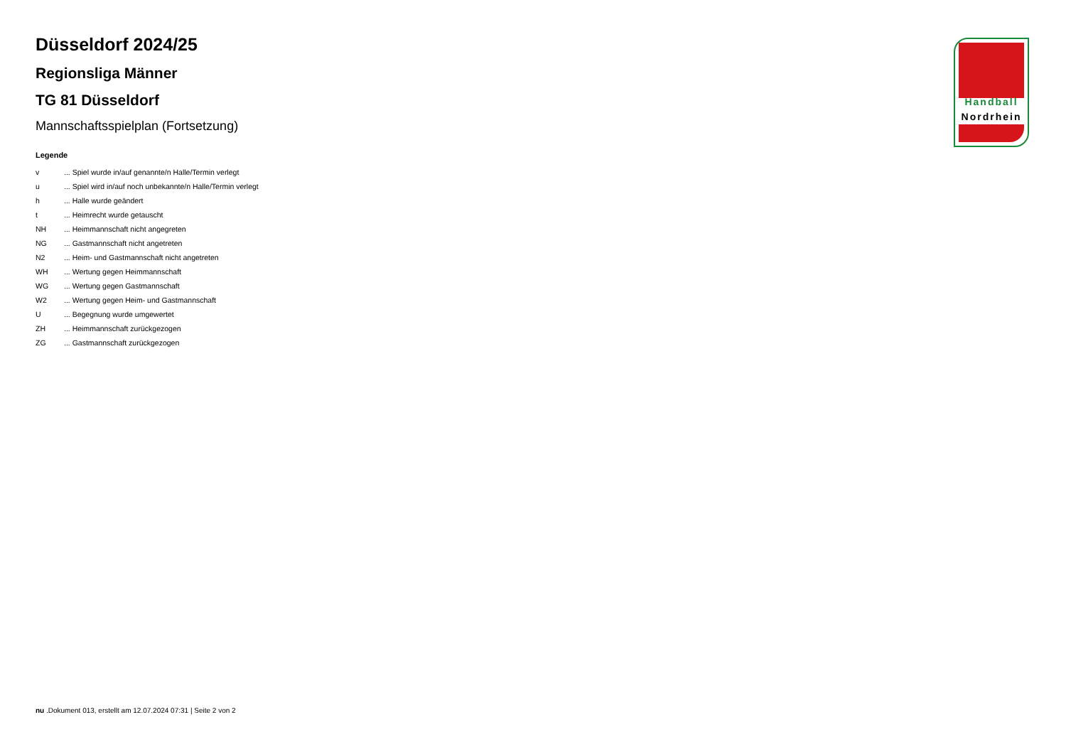Düsseldorf 2024/25
Regionsliga Männer
TG 81 Düsseldorf
Mannschaftsspielplan (Fortsetzung)
Legende
| v | ... Spiel wurde in/auf genannte/n Halle/Termin verlegt |
| u | ... Spiel wird in/auf noch unbekannte/n Halle/Termin verlegt |
| h | ... Halle wurde geändert |
| t | ... Heimrecht wurde getauscht |
| NH | ... Heimmannschaft nicht angegreten |
| NG | ... Gastmannschaft nicht angetreten |
| N2 | ... Heim- und Gastmannschaft nicht angetreten |
| WH | ... Wertung gegen Heimmannschaft |
| WG | ... Wertung gegen Gastmannschaft |
| W2 | ... Wertung gegen Heim- und Gastmannschaft |
| U | ... Begegnung wurde umgewertet |
| ZH | ... Heimmannschaft zurückgezogen |
| ZG | ... Gastmannschaft zurückgezogen |
Handball
Nordrhein
nu .Dokument 013, erstellt am 12.07.2024 07:31 | Seite 2 von 2